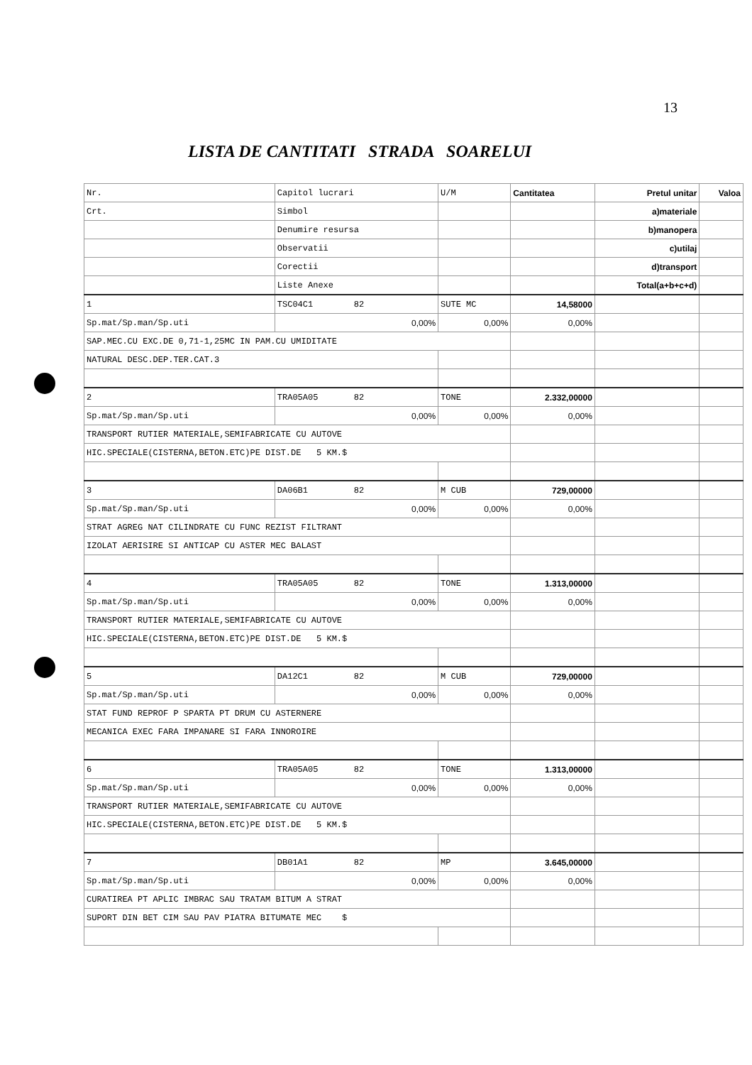13
LISTA DE CANTITATI STRADA SOARELUI
| Nr. | Capitol lucrari | U/M | Cantitatea | Pretul unitar | Valoa |
| --- | --- | --- | --- | --- | --- |
| Crt. | Simbol | | | a)materiale | |
| | Denumire resursa | | | b)manopera | |
| | Observatii | | | c)utilaj | |
| | Corectii | | | d)transport | |
| | Liste Anexe | | | Total(a+b+c+d) | |
| 1 | TSC04C1 82 | SUTE MC | 14,58000 | | |
| Sp.mat/Sp.man/Sp.uti | 0,00% | 0,00% | 0,00% | | |
| SAP.MEC.CU EXC.DE 0,71-1,25MC IN PAM.CU UMIDITATE | | | | | |
| NATURAL DESC.DEP.TER.CAT.3 | | | | | |
| 2 | TRA05A05 82 | TONE | 2.332,00000 | | |
| Sp.mat/Sp.man/Sp.uti | 0,00% | 0,00% | 0,00% | | |
| TRANSPORT RUTIER MATERIALE,SEMIFABRICATE CU AUTOVE | | | | | |
| HIC.SPECIALE(CISTERNA,BETON.ETC)PE DIST.DE 5 KM.$ | | | | | |
| 3 | DA06B1 82 | M CUB | 729,00000 | | |
| Sp.mat/Sp.man/Sp.uti | 0,00% | 0,00% | 0,00% | | |
| STRAT AGREG NAT CILINDRATE CU FUNC REZIST FILTRANT | | | | | |
| IZOLAT AERISIRE SI ANTICAP CU ASTER MEC BALAST | | | | | |
| 4 | TRA05A05 82 | TONE | 1.313,00000 | | |
| Sp.mat/Sp.man/Sp.uti | 0,00% | 0,00% | 0,00% | | |
| TRANSPORT RUTIER MATERIALE,SEMIFABRICATE CU AUTOVE | | | | | |
| HIC.SPECIALE(CISTERNA,BETON.ETC)PE DIST.DE 5 KM.$ | | | | | |
| 5 | DA12C1 82 | M CUB | 729,00000 | | |
| Sp.mat/Sp.man/Sp.uti | 0,00% | 0,00% | 0,00% | | |
| STAT FUND REPROF P SPARTA PT DRUM CU ASTERNERE | | | | | |
| MECANICA EXEC FARA IMPANARE SI FARA INNOROIRE | | | | | |
| 6 | TRA05A05 82 | TONE | 1.313,00000 | | |
| Sp.mat/Sp.man/Sp.uti | 0,00% | 0,00% | 0,00% | | |
| TRANSPORT RUTIER MATERIALE,SEMIFABRICATE CU AUTOVE | | | | | |
| HIC.SPECIALE(CISTERNA,BETON.ETC)PE DIST.DE 5 KM.$ | | | | | |
| 7 | DB01A1 82 | MP | 3.645,00000 | | |
| Sp.mat/Sp.man/Sp.uti | 0,00% | 0,00% | 0,00% | | |
| CURATIREA PT APLIC IMBRAC SAU TRATAM BITUM A STRAT | | | | | |
| SUPORT DIN BET CIM SAU PAV PIATRA BITUMATE MEC $ | | | | | |